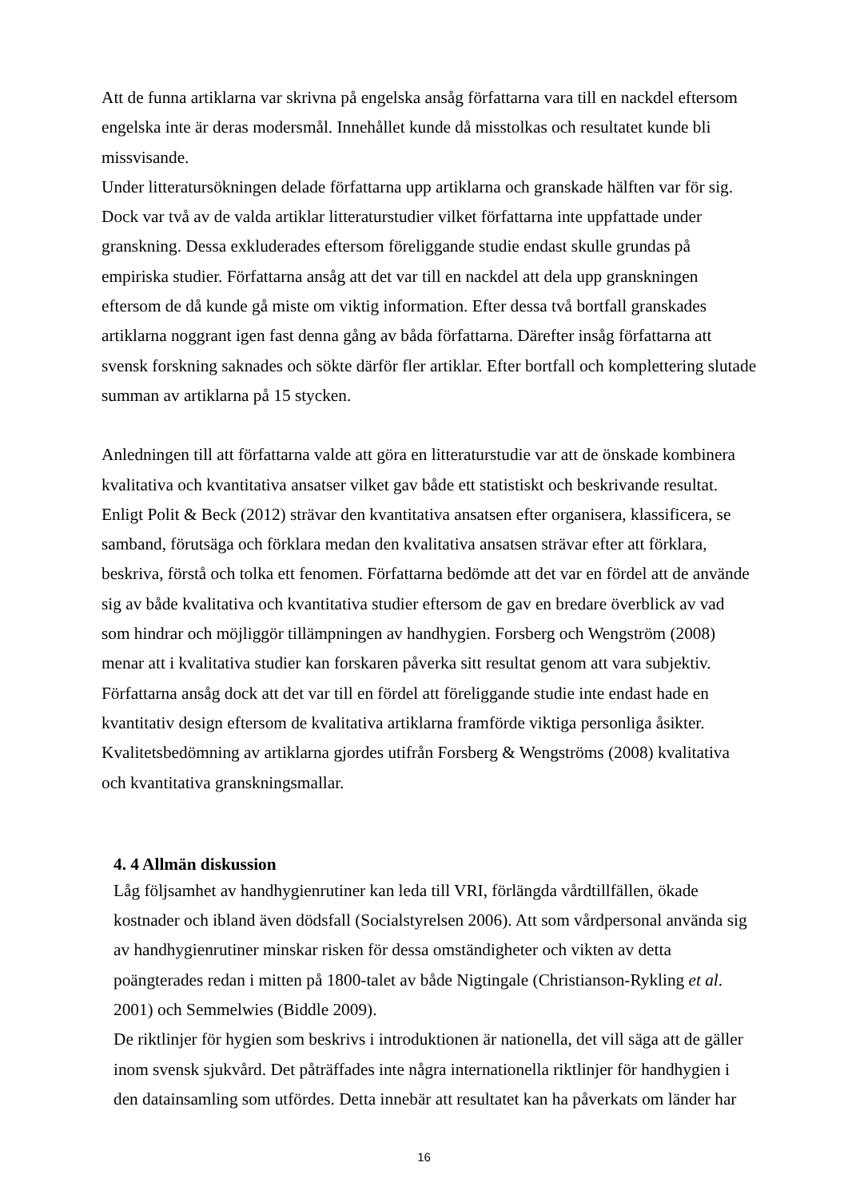Att de funna artiklarna var skrivna på engelska ansåg författarna vara till en nackdel eftersom engelska inte är deras modersmål. Innehållet kunde då misstolkas och resultatet kunde bli missvisande.
Under litteratursökningen delade författarna upp artiklarna och granskade hälften var för sig. Dock var två av de valda artiklar litteraturstudier vilket författarna inte uppfattade under granskning. Dessa exkluderades eftersom föreliggande studie endast skulle grundas på empiriska studier. Författarna ansåg att det var till en nackdel att dela upp granskningen eftersom de då kunde gå miste om viktig information. Efter dessa två bortfall granskades artiklarna noggrant igen fast denna gång av båda författarna. Därefter insåg författarna att svensk forskning saknades och sökte därför fler artiklar. Efter bortfall och komplettering slutade summan av artiklarna på 15 stycken.
Anledningen till att författarna valde att göra en litteraturstudie var att de önskade kombinera kvalitativa och kvantitativa ansatser vilket gav både ett statistiskt och beskrivande resultat. Enligt Polit & Beck (2012) strävar den kvantitativa ansatsen efter organisera, klassificera, se samband, förutsäga och förklara medan den kvalitativa ansatsen strävar efter att förklara, beskriva, förstå och tolka ett fenomen. Författarna bedömde att det var en fördel att de använde sig av både kvalitativa och kvantitativa studier eftersom de gav en bredare överblick av vad som hindrar och möjliggör tillämpningen av handhygien. Forsberg och Wengström (2008) menar att i kvalitativa studier kan forskaren påverka sitt resultat genom att vara subjektiv. Författarna ansåg dock att det var till en fördel att föreliggande studie inte endast hade en kvantitativ design eftersom de kvalitativa artiklarna framförde viktiga personliga åsikter. Kvalitetsbedömning av artiklarna gjordes utifrån Forsberg & Wengströms (2008) kvalitativa och kvantitativa granskningsmallar.
4. 4 Allmän diskussion
Låg följsamhet av handhygienrutiner kan leda till VRI, förlängda vårdtillfällen, ökade kostnader och ibland även dödsfall (Socialstyrelsen 2006). Att som vårdpersonal använda sig av handhygienrutiner minskar risken för dessa omständigheter och vikten av detta poängterades redan i mitten på 1800-talet av både Nigtingale (Christianson-Rykling et al. 2001) och Semmelwies (Biddle 2009).
De riktlinjer för hygien som beskrivs i introduktionen är nationella, det vill säga att de gäller inom svensk sjukvård. Det påträffades inte några internationella riktlinjer för handhygien i den datainsamling som utfördes. Detta innebär att resultatet kan ha påverkats om länder har
16